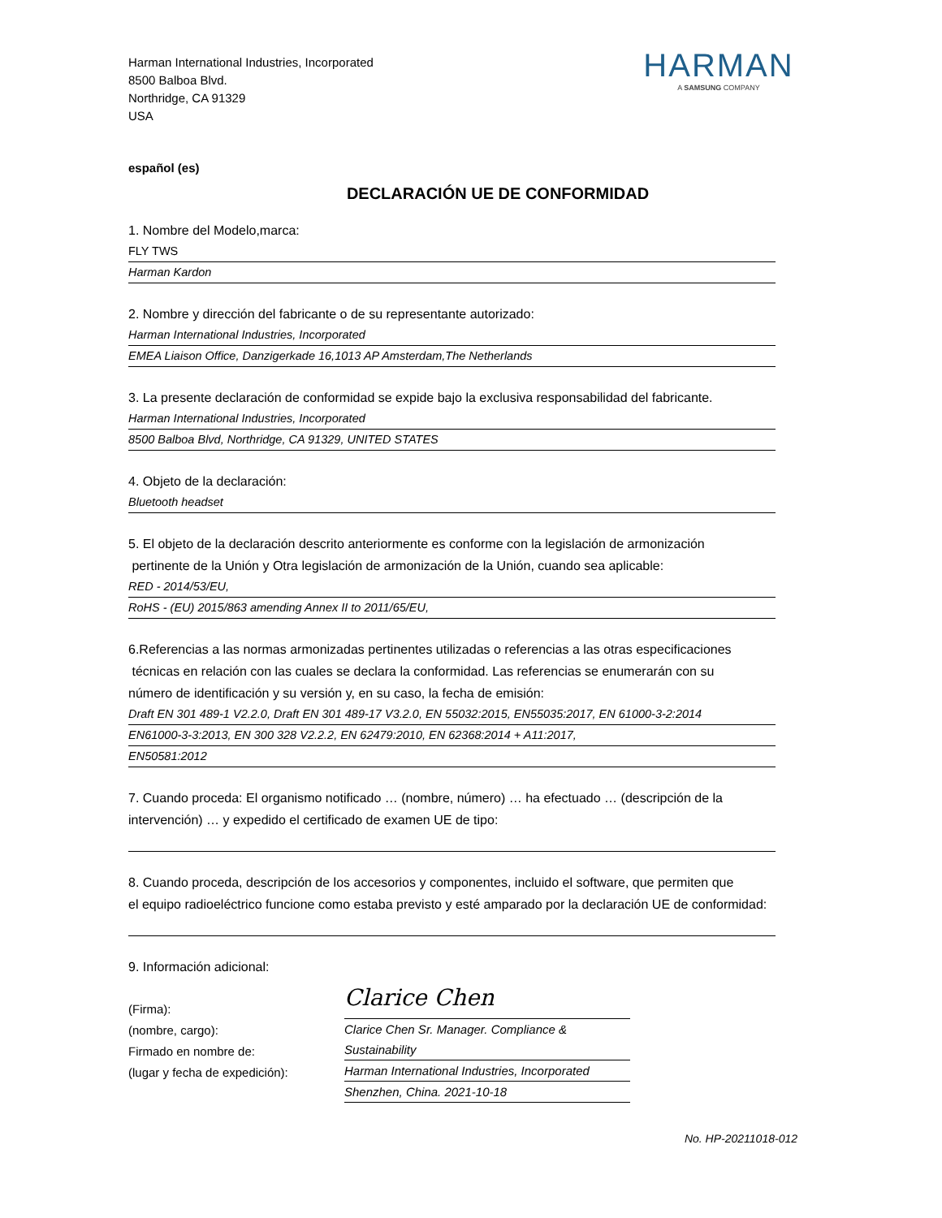Harman International Industries, Incorporated
8500 Balboa Blvd.
Northridge, CA 91329
USA
HARMAN
A SAMSUNG COMPANY
español (es)
DECLARACIÓN UE DE CONFORMIDAD
1. Nombre del Modelo,marca:
FLY TWS
Harman Kardon
2. Nombre y dirección del fabricante o de su representante autorizado:
Harman International Industries, Incorporated
EMEA Liaison Office, Danzigerkade 16,1013 AP Amsterdam,The Netherlands
3. La presente declaración de conformidad se expide bajo la exclusiva responsabilidad del fabricante.
Harman International Industries, Incorporated
8500 Balboa Blvd, Northridge, CA 91329, UNITED STATES
4. Objeto de la declaración:
Bluetooth headset
5. El objeto de la declaración descrito anteriormente es conforme con la legislación de armonización
pertinente de la Unión y Otra legislación de armonización de la Unión, cuando sea aplicable:
RED - 2014/53/EU,
RoHS - (EU) 2015/863 amending Annex II to 2011/65/EU,
6.Referencias a las normas armonizadas pertinentes utilizadas o referencias a las otras especificaciones
técnicas en relación con las cuales se declara la conformidad. Las referencias se enumerarán con su
número de identificación y su versión y, en su caso, la fecha de emisión:
Draft EN 301 489-1 V2.2.0, Draft EN 301 489-17 V3.2.0, EN 55032:2015, EN55035:2017, EN 61000-3-2:2014
EN61000-3-3:2013, EN 300 328 V2.2.2, EN 62479:2010, EN 62368:2014 + A11:2017,
EN50581:2012
7. Cuando proceda: El organismo notificado … (nombre, número) … ha efectuado … (descripción de la
intervención) … y expedido el certificado de examen UE de tipo:
8. Cuando proceda, descripción de los accesorios y componentes, incluido el software, que permiten que
el equipo radioeléctrico funcione como estaba previsto y esté amparado por la declaración UE de conformidad:
9. Información adicional:
(Firma):
(nombre, cargo):
Firmado en nombre de:
(lugar y fecha de expedición):
Clarice Chen
Clarice Chen Sr. Manager. Compliance & Sustainability
Harman International Industries, Incorporated
Shenzhen, China. 2021-10-18
No. HP-20211018-012